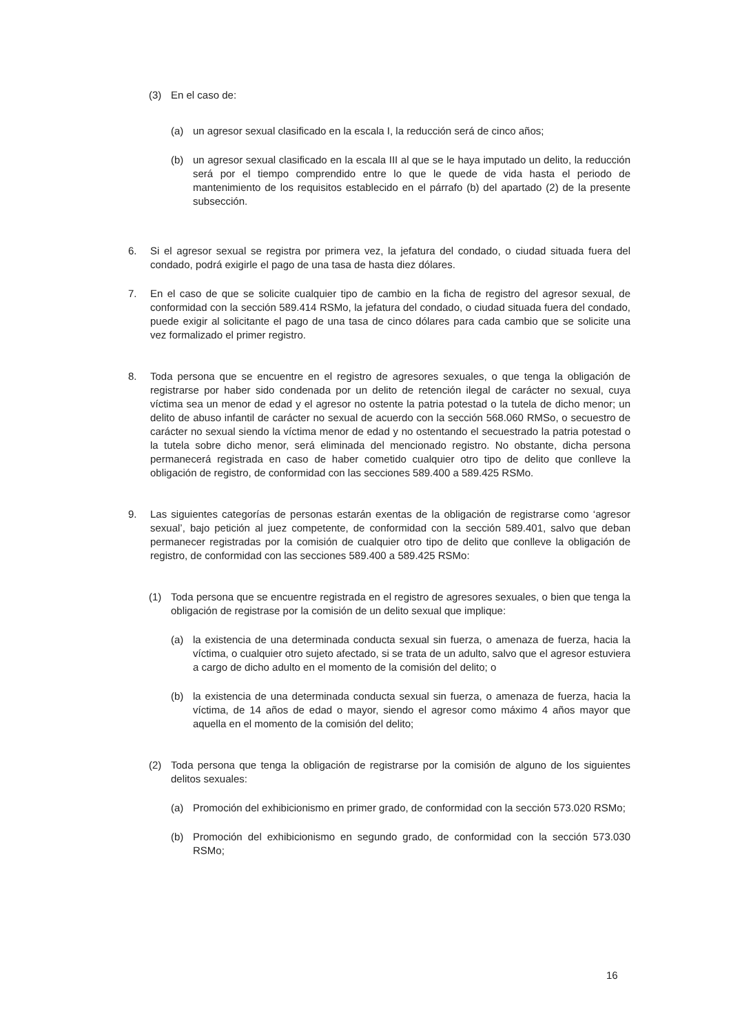(3) En el caso de:
(a) un agresor sexual clasificado en la escala I, la reducción será de cinco años;
(b) un agresor sexual clasificado en la escala III al que se le haya imputado un delito, la reducción será por el tiempo comprendido entre lo que le quede de vida hasta el periodo de mantenimiento de los requisitos establecido en el párrafo (b) del apartado (2) de la presente subsección.
6. Si el agresor sexual se registra por primera vez, la jefatura del condado, o ciudad situada fuera del condado, podrá exigirle el pago de una tasa de hasta diez dólares.
7. En el caso de que se solicite cualquier tipo de cambio en la ficha de registro del agresor sexual, de conformidad con la sección 589.414 RSMo, la jefatura del condado, o ciudad situada fuera del condado, puede exigir al solicitante el pago de una tasa de cinco dólares para cada cambio que se solicite una vez formalizado el primer registro.
8. Toda persona que se encuentre en el registro de agresores sexuales, o que tenga la obligación de registrarse por haber sido condenada por un delito de retención ilegal de carácter no sexual, cuya víctima sea un menor de edad y el agresor no ostente la patria potestad o la tutela de dicho menor; un delito de abuso infantil de carácter no sexual de acuerdo con la sección 568.060 RMSo, o secuestro de carácter no sexual siendo la víctima menor de edad y no ostentando el secuestrado la patria potestad o la tutela sobre dicho menor, será eliminada del mencionado registro. No obstante, dicha persona permanecerá registrada en caso de haber cometido cualquier otro tipo de delito que conlleve la obligación de registro, de conformidad con las secciones 589.400 a 589.425 RSMo.
9. Las siguientes categorías de personas estarán exentas de la obligación de registrarse como ‘agresor sexual’, bajo petición al juez competente, de conformidad con la sección 589.401, salvo que deban permanecer registradas por la comisión de cualquier otro tipo de delito que conlleve la obligación de registro, de conformidad con las secciones 589.400 a 589.425 RSMo:
(1) Toda persona que se encuentre registrada en el registro de agresores sexuales, o bien que tenga la obligación de registrase por la comisión de un delito sexual que implique:
(a) la existencia de una determinada conducta sexual sin fuerza, o amenaza de fuerza, hacia la víctima, o cualquier otro sujeto afectado, si se trata de un adulto, salvo que el agresor estuviera a cargo de dicho adulto en el momento de la comisión del delito; o
(b) la existencia de una determinada conducta sexual sin fuerza, o amenaza de fuerza, hacia la víctima, de 14 años de edad o mayor, siendo el agresor como máximo 4 años mayor que aquella en el momento de la comisión del delito;
(2) Toda persona que tenga la obligación de registrarse por la comisión de alguno de los siguientes delitos sexuales:
(a) Promoción del exhibicionismo en primer grado, de conformidad con la sección 573.020 RSMo;
(b) Promoción del exhibicionismo en segundo grado, de conformidad con la sección 573.030 RSMo;
16